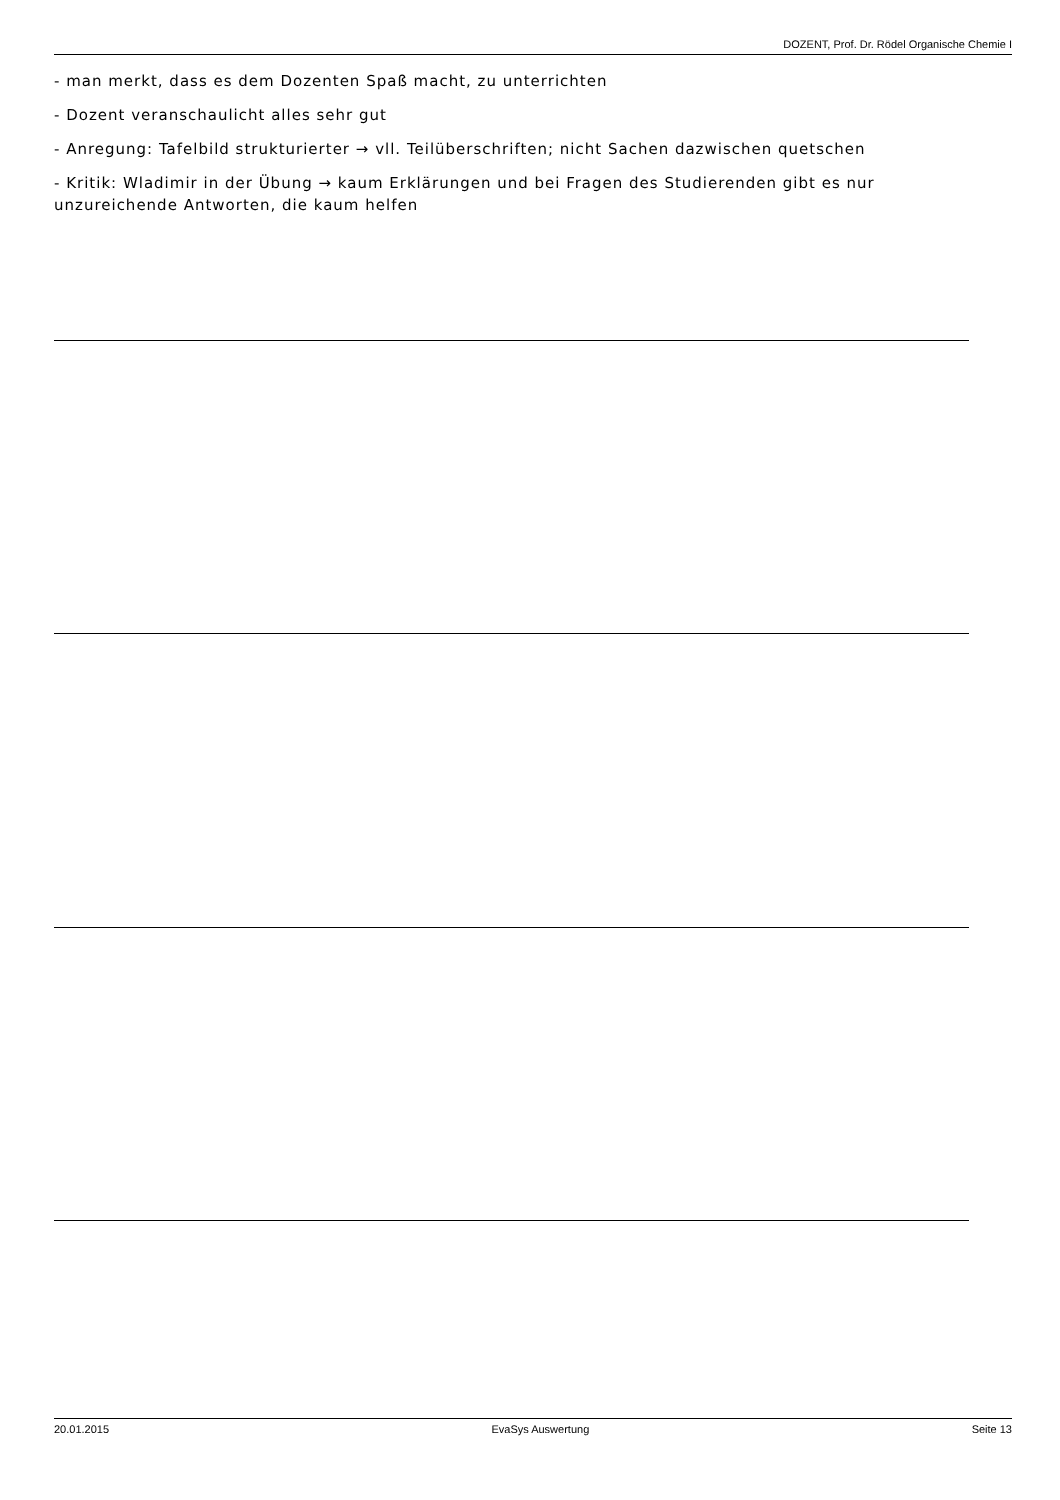DOZENT, Prof. Dr. Rödel Organische Chemie I
- man merkt, dass es dem Dozenten Spaß macht, zu unterrichten
- Dozent veranschaulicht alles sehr gut
- Anregung: Tafelbild strukturierter → vll. Teilüberschriften; nicht Sachen dazwischen quetschen
- Kritik: Wladimir in der Übung → kaum Erklärungen und bei Fragen des Studierenden gibt es nur unzureichende Antworten, die kaum helfen
20.01.2015 EvaSys Auswertung Seite 13